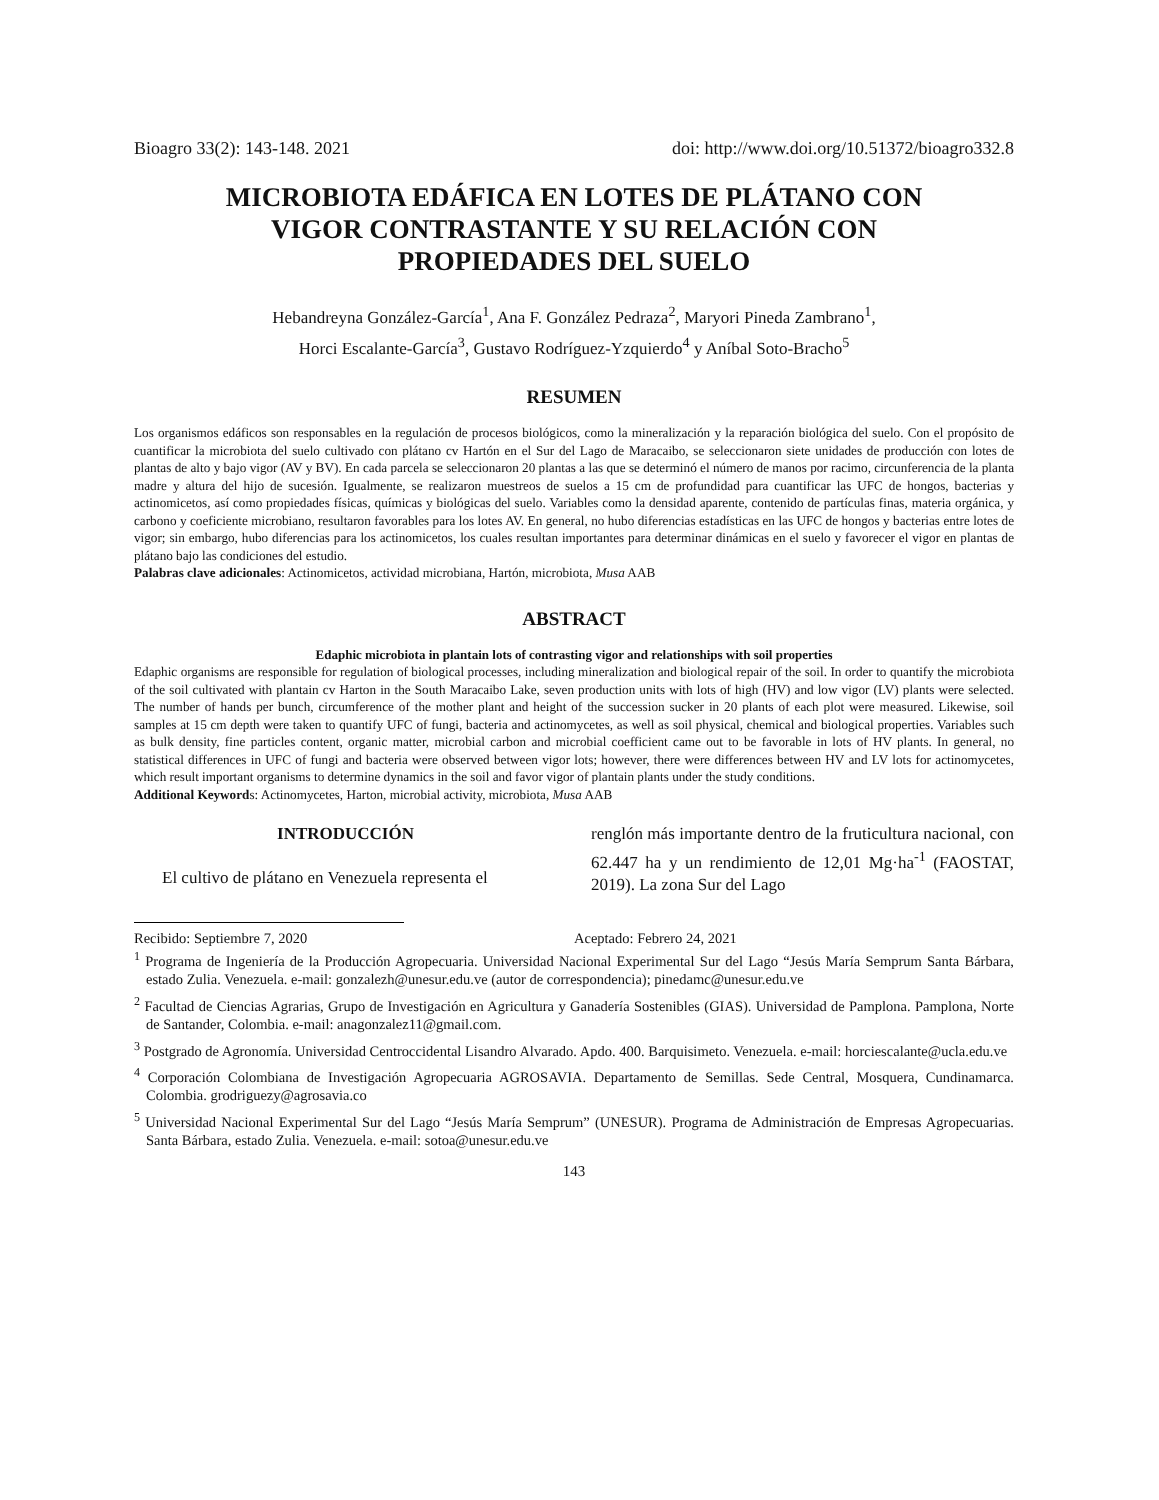Bioagro 33(2): 143-148. 2021 doi: http://www.doi.org/10.51372/bioagro332.8
MICROBIOTA EDÁFICA EN LOTES DE PLÁTANO CON
VIGOR CONTRASTANTE Y SU RELACIÓN CON
PROPIEDADES DEL SUELO
Hebandreyna González-García<sup>1</sup>, Ana F. González Pedraza<sup>2</sup>, Maryori Pineda Zambrano<sup>1</sup>,
Horci Escalante-García<sup>3</sup>, Gustavo Rodríguez-Yzquierdo<sup>4</sup> y Aníbal Soto-Bracho<sup>5</sup>
RESUMEN
Los organismos edáficos son responsables en la regulación de procesos biológicos, como la mineralización y la reparación biológica del suelo. Con el propósito de cuantificar la microbiota del suelo cultivado con plátano cv Hartón en el Sur del Lago de Maracaibo, se seleccionaron siete unidades de producción con lotes de plantas de alto y bajo vigor (AV y BV). En cada parcela se seleccionaron 20 plantas a las que se determinó el número de manos por racimo, circunferencia de la planta madre y altura del hijo de sucesión. Igualmente, se realizaron muestreos de suelos a 15 cm de profundidad para cuantificar las UFC de hongos, bacterias y actinomicetos, así como propiedades físicas, químicas y biológicas del suelo. Variables como la densidad aparente, contenido de partículas finas, materia orgánica, y carbono y coeficiente microbiano, resultaron favorables para los lotes AV. En general, no hubo diferencias estadísticas en las UFC de hongos y bacterias entre lotes de vigor; sin embargo, hubo diferencias para los actinomicetos, los cuales resultan importantes para determinar dinámicas en el suelo y favorecer el vigor en plantas de plátano bajo las condiciones del estudio.
Palabras clave adicionales: Actinomicetos, actividad microbiana, Hartón, microbiota, Musa AAB
ABSTRACT
Edaphic microbiota in plantain lots of contrasting vigor and relationships with soil properties
Edaphic organisms are responsible for regulation of biological processes, including mineralization and biological repair of the soil. In order to quantify the microbiota of the soil cultivated with plantain cv Harton in the South Maracaibo Lake, seven production units with lots of high (HV) and low vigor (LV) plants were selected. The number of hands per bunch, circumference of the mother plant and height of the succession sucker in 20 plants of each plot were measured. Likewise, soil samples at 15 cm depth were taken to quantify UFC of fungi, bacteria and actinomycetes, as well as soil physical, chemical and biological properties. Variables such as bulk density, fine particles content, organic matter, microbial carbon and microbial coefficient came out to be favorable in lots of HV plants. In general, no statistical differences in UFC of fungi and bacteria were observed between vigor lots; however, there were differences between HV and LV lots for actinomycetes, which result important organisms to determine dynamics in the soil and favor vigor of plantain plants under the study conditions.
Additional Keywords: Actinomycetes, Harton, microbial activity, microbiota, Musa AAB
INTRODUCCIÓN
El cultivo de plátano en Venezuela representa el
renglón más importante dentro de la fruticultura nacional, con 62.447 ha y un rendimiento de 12,01 Mg·ha<sup>-1</sup> (FAOSTAT, 2019). La zona Sur del Lago
Recibido: Septiembre 7, 2020 Aceptado: Febrero 24, 2021
<sup>1</sup> Programa de Ingeniería de la Producción Agropecuaria. Universidad Nacional Experimental Sur del Lago “Jesús María Semprum Santa Bárbara, estado Zulia. Venezuela. e-mail: gonzalezh@unesur.edu.ve (autor de correspondencia); pinedamc@unesur.edu.ve
<sup>2</sup> Facultad de Ciencias Agrarias, Grupo de Investigación en Agricultura y Ganadería Sostenibles (GIAS). Universidad de Pamplona. Pamplona, Norte de Santander, Colombia. e-mail: anagonzalez11@gmail.com.
<sup>3</sup> Postgrado de Agronomía. Universidad Centroccidental Lisandro Alvarado. Apdo. 400. Barquisimeto. Venezuela. e-mail: horciescalante@ucla.edu.ve
<sup>4</sup> Corporación Colombiana de Investigación Agropecuaria AGROSAVIA. Departamento de Semillas. Sede Central, Mosquera, Cundinamarca. Colombia. grodriguezy@agrosavia.co
<sup>5</sup> Universidad Nacional Experimental Sur del Lago “Jesús María Semprum” (UNESUR). Programa de Administración de Empresas Agropecuarias. Santa Bárbara, estado Zulia. Venezuela. e-mail: sotoa@unesur.edu.ve
143